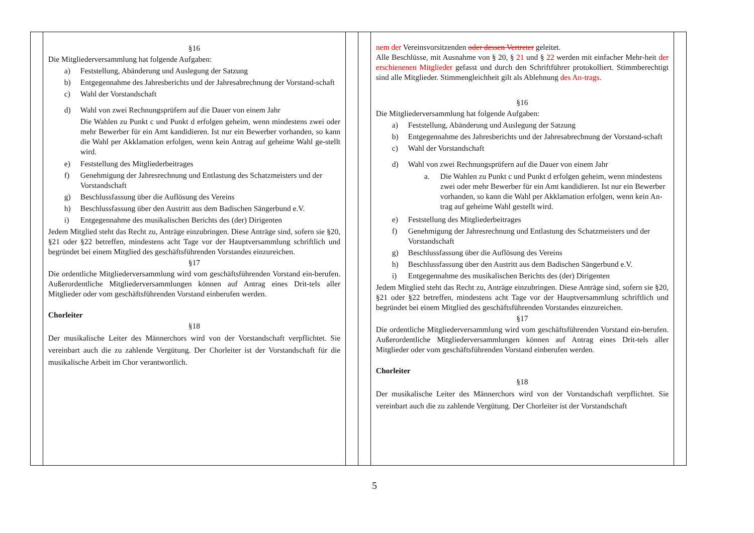| | §16 Die Mitgliederversammlung hat folgende Aufgaben: a) Feststellung, Abänderung und Auslegung der Satzung b) Entgegennahme des Jahresberichts und der Jahresabrechnung der Vorstand-schaft c) Wahl der Vorstandschaft d) Wahl von zwei Rechnungsprüfern auf die Dauer von einem Jahr Die Wahlen zu Punkt c und Punkt d erfolgen geheim, wenn mindestens zwei oder mehr Bewerber für ein Amt kandidieren. Ist nur ein Bewerber vorhanden, so kann die Wahl per Akklamation erfolgen, wenn kein Antrag auf geheime Wahl ge-stellt wird. e) Feststellung des Mitgliederbeitrages f) Genehmigung der Jahresrechnung und Entlastung des Schatzmeisters und der Vorstandschaft g) Beschlussfassung über die Auflösung des Vereins h) Beschlussfassung über den Austritt aus dem Badischen Sängerbund e.V. i) Entgegennahme des musikalischen Berichts des (der) Dirigenten Jedem Mitglied steht das Recht zu, Anträge einzubringen. Diese Anträge sind, sofern sie §20, §21 oder §22 betreffen, mindestens acht Tage vor der Hauptversammlung schriftlich und begründet bei einem Mitglied des geschäftsführenden Vorstandes einzureichen. §17 Die ordentliche Mitgliederversammlung wird vom geschäftsführenden Vorstand ein-berufen. Außerordentliche Mitgliederversammlungen können auf Antrag eines Drit-tels aller Mitglieder oder vom geschäftsführenden Vorstand einberufen werden. Chorleiter §18 Der musikalische Leiter des Männerchors wird von der Vorstandschaft verpflichtet. Sie vereinbart auch die zu zahlende Vergütung. Der Chorleiter ist der Vorstandschaft für die musikalische Arbeit im Chor verantwortlich. | | | nem der Vereinsvorsitzenden oder dessen Vertreter geleitet. Alle Beschlüsse, mit Ausnahme von § 20, § 21 und § 22 werden mit einfacher Mehr-heit der erschienenen Mitglieder gefasst und durch den Schriftführer protokolliert. Stimmberechtigt sind alle Mitglieder. Stimmengleichheit gilt als Ablehnung des An-trags . §16 Die Mitgliederversammlung hat folgende Aufgaben: a) Feststellung, Abänderung und Auslegung der Satzung b) Entgegennahme des Jahresberichts und der Jahresabrechnung der Vorstand-schaft c) Wahl der Vorstandschaft d) Wahl von zwei Rechnungsprüfern auf die Dauer von einem Jahr a. Die Wahlen zu Punkt c und Punkt d erfolgen geheim, wenn mindestens zwei oder mehr Bewerber für ein Amt kandidieren. Ist nur ein Bewerber vorhanden, so kann die Wahl per Akklamation erfolgen, wenn kein An-trag auf geheime Wahl gestellt wird. e) Feststellung des Mitgliederbeitrages f) Genehmigung der Jahresrechnung und Entlastung des Schatzmeisters und der Vorstandschaft g) Beschlussfassung über die Auflösung des Vereins h) Beschlussfassung über den Austritt aus dem Badischen Sängerbund e.V. i) Entgegennahme des musikalischen Berichts des (der) Dirigenten Jedem Mitglied steht das Recht zu, Anträge einzubringen. Diese Anträge sind, sofern sie §20, §21 oder §22 betreffen, mindestens acht Tage vor der Hauptversammlung schriftlich und begründet bei einem Mitglied des geschäftsführenden Vorstandes einzureichen. §17 Die ordentliche Mitgliederversammlung wird vom geschäftsführenden Vorstand ein-berufen. Außerordentliche Mitgliederversammlungen können auf Antrag eines Drit-tels aller Mitglieder oder vom geschäftsführenden Vorstand einberufen werden. Chorleiter §18 Der musikalische Leiter des Männerchors wird von der Vorstandschaft verpflichtet. Sie vereinbart auch die zu zahlende Vergütung. Der Chorleiter ist der Vorstandschaft | |
5